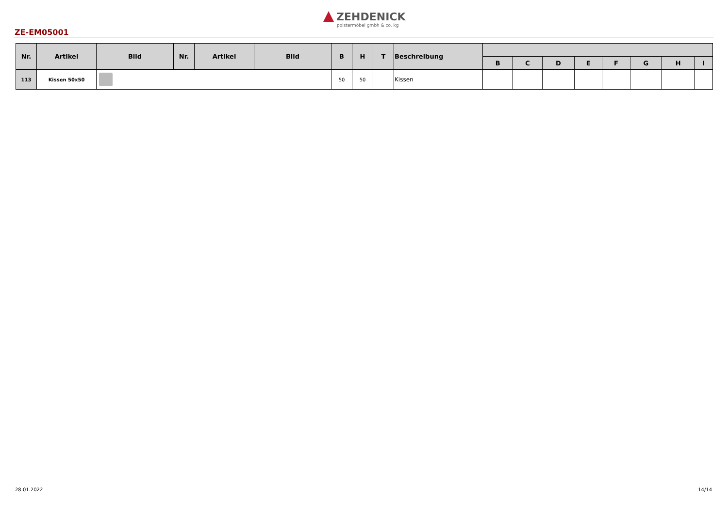ZEHDENICK
polstermöbel gmbh & co. kg
ZE-EM05001
| Nr. | Artikel | Bild | Nr. | Artikel | Bild | B | H | T | Beschreibung | | | | | | | | |
| --- | --- | --- | --- | --- | --- | --- | --- | --- | --- | --- | --- | --- | --- | --- | --- | --- | --- |
| | | | | | | | | | | B | C | D | E | F | G | H | I |
| 113 | Kissen 50x50 | | | | | 50 | 50 | | Kissen | | | | | | | | |
28.01.2022 14/14